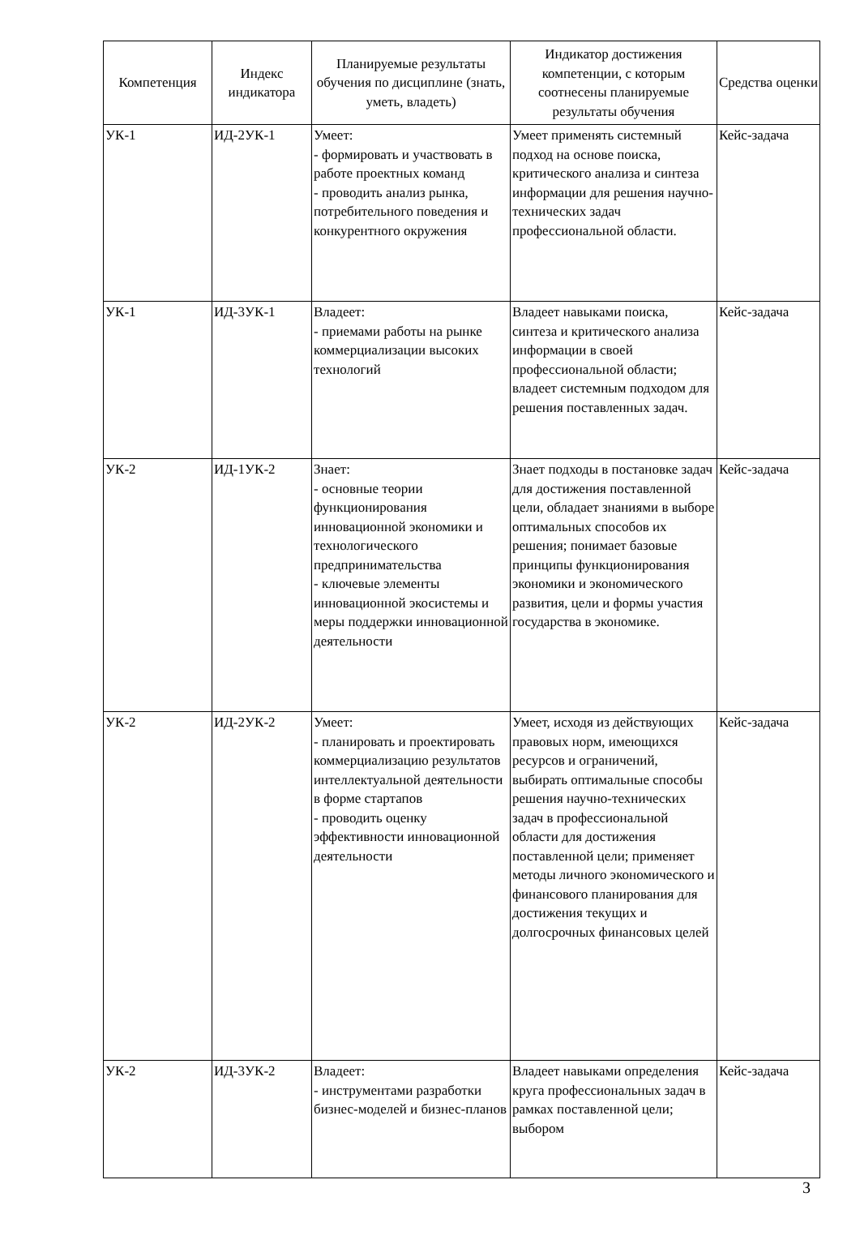| Компетенция | Индекс индикатора | Планируемые результаты обучения по дисциплине (знать, уметь, владеть) | Индикатор достижения компетенции, с которым соотнесены планируемые результаты обучения | Средства оценки |
| --- | --- | --- | --- | --- |
| УК-1 | ИД-2УК-1 | Умеет: - формировать и участвовать в работе проектных команд - проводить анализ рынка, потребительного поведения и конкурентного окружения | Умеет применять системный подход на основе поиска, критического анализа и синтеза информации для решения научно-технических задач профессиональной области. | Кейс-задача |
| УК-1 | ИД-3УК-1 | Владеет: - приемами работы на рынке коммерциализации высоких технологий | Владеет навыками поиска, синтеза и критического анализа информации в своей профессиональной области; владеет системным подходом для решения поставленных задач. | Кейс-задача |
| УК-2 | ИД-1УК-2 | Знает: - основные теории функционирования инновационной экономики и технологического предпринимательства - ключевые элементы инновационной экосистемы и меры поддержки инновационной деятельности | Знает подходы в постановке задач для достижения поставленной цели, обладает знаниями в выборе оптимальных способов их решения; понимает базовые принципы функционирования экономики и экономического развития, цели и формы участия государства в экономике. | Кейс-задача |
| УК-2 | ИД-2УК-2 | Умеет: - планировать и проектировать коммерциализацию результатов интеллектуальной деятельности в форме стартапов - проводить оценку эффективности инновационной деятельности | Умеет, исходя из действующих правовых норм, имеющихся ресурсов и ограничений, выбирать оптимальные способы решения научно-технических задач в профессиональной области для достижения поставленной цели; применяет методы личного экономического и финансового планирования для достижения текущих и долгосрочных финансовых целей | Кейс-задача |
| УК-2 | ИД-3УК-2 | Владеет: - инструментами разработки бизнес-моделей и бизнес-планов | Владеет навыками определения круга профессиональных задач в рамках поставленной цели; выбором | Кейс-задача |
3